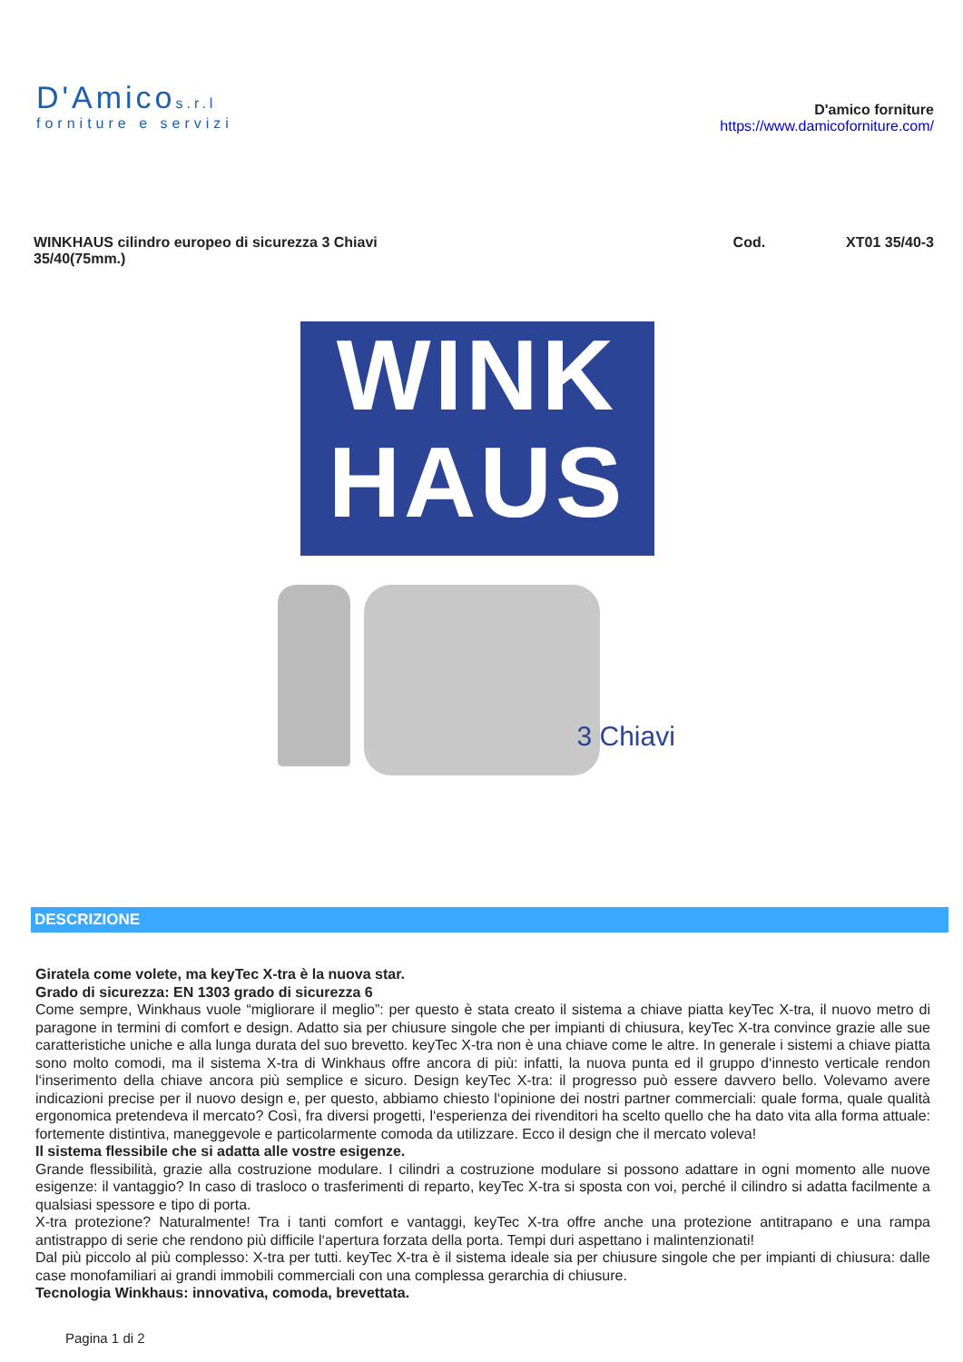D'Amicos.r.l
forniture e servizi
D'amico forniture
https://www.damicoforniture.com/
WINKHAUS cilindro europeo di sicurezza 3 Chiavi
35/40(75mm.)
Cod. XT01 35/40-3
WINK
HAUS
3 Chiavi
DESCRIZIONE
Giratela come volete, ma keyTec X-tra è la nuova star.
Grado di sicurezza: EN 1303 grado di sicurezza 6
Come sempre, Winkhaus vuole “migliorare il meglio”: per questo è stata creato il sistema a chiave piatta keyTec X-tra, il nuovo metro di paragone in termini di comfort e design. Adatto sia per chiusure singole che per impianti di chiusura, keyTec X-tra convince grazie alle sue caratteristiche uniche e alla lunga durata del suo brevetto. keyTec X-tra non è una chiave come le altre. In generale i sistemi a chiave piatta sono molto comodi, ma il sistema X-tra di Winkhaus offre ancora di più: infatti, la nuova punta ed il gruppo d‘innesto verticale rendon l‘inserimento della chiave ancora più semplice e sicuro. Design keyTec X-tra: il progresso può essere davvero bello. Volevamo avere indicazioni precise per il nuovo design e, per questo, abbiamo chiesto l‘opinione dei nostri partner commerciali: quale forma, quale qualità ergonomica pretendeva il mercato? Così, fra diversi progetti, l‘esperienza dei rivenditori ha scelto quello che ha dato vita alla forma attuale: fortemente distintiva, maneggevole e particolarmente comoda da utilizzare. Ecco il design che il mercato voleva!
Il sistema flessibile che si adatta alle vostre esigenze.
Grande flessibilità, grazie alla costruzione modulare. I cilindri a costruzione modulare si possono adattare in ogni momento alle nuove esigenze: il vantaggio? In caso di trasloco o trasferimenti di reparto, keyTec X-tra si sposta con voi, perché il cilindro si adatta facilmente a qualsiasi spessore e tipo di porta.
X-tra protezione? Naturalmente! Tra i tanti comfort e vantaggi, keyTec X-tra offre anche una protezione antitrapano e una rampa antistrappo di serie che rendono più difficile l‘apertura forzata della porta. Tempi duri aspettano i malintenzionati!
Dal più piccolo al più complesso: X-tra per tutti. keyTec X-tra è il sistema ideale sia per chiusure singole che per impianti di chiusura: dalle case monofamiliari ai grandi immobili commerciali con una complessa gerarchia di chiusure.
Tecnologia Winkhaus: innovativa, comoda, brevettata.
Pagina 1 di 2